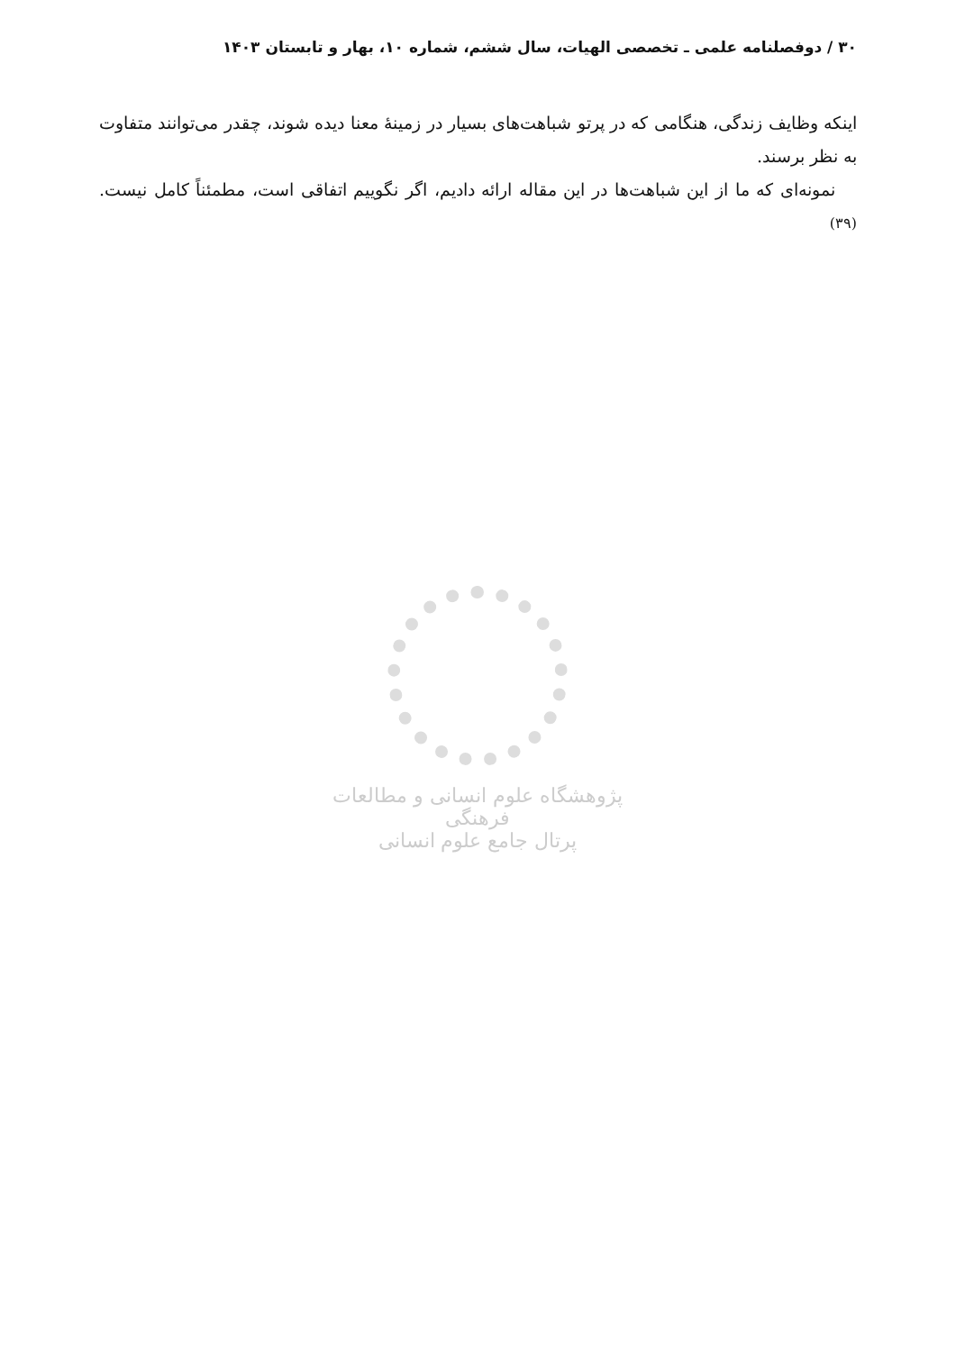۳۰ / دوفصلنامه علمی ـ تخصصی الهیات، سال ششم، شماره ۱۰، بهار و تابستان ۱۴۰۳
اینکه وظایف زندگی، هنگامی که در پرتو شباهت‌های بسیار در زمینهٔ معنا دیده شوند، چقدر می‌توانند متفاوت به نظر برسند.
نمونه‌ای که ما از این شباهت‌ها در این مقاله ارائه دادیم، اگر نگوییم اتفاقی است، مطمئناً کامل نیست.<sup>(۳۹)</sup>
پژوهشگاه علوم انسانی و مطالعات فرهنگی
پرتال جامع علوم انسانی